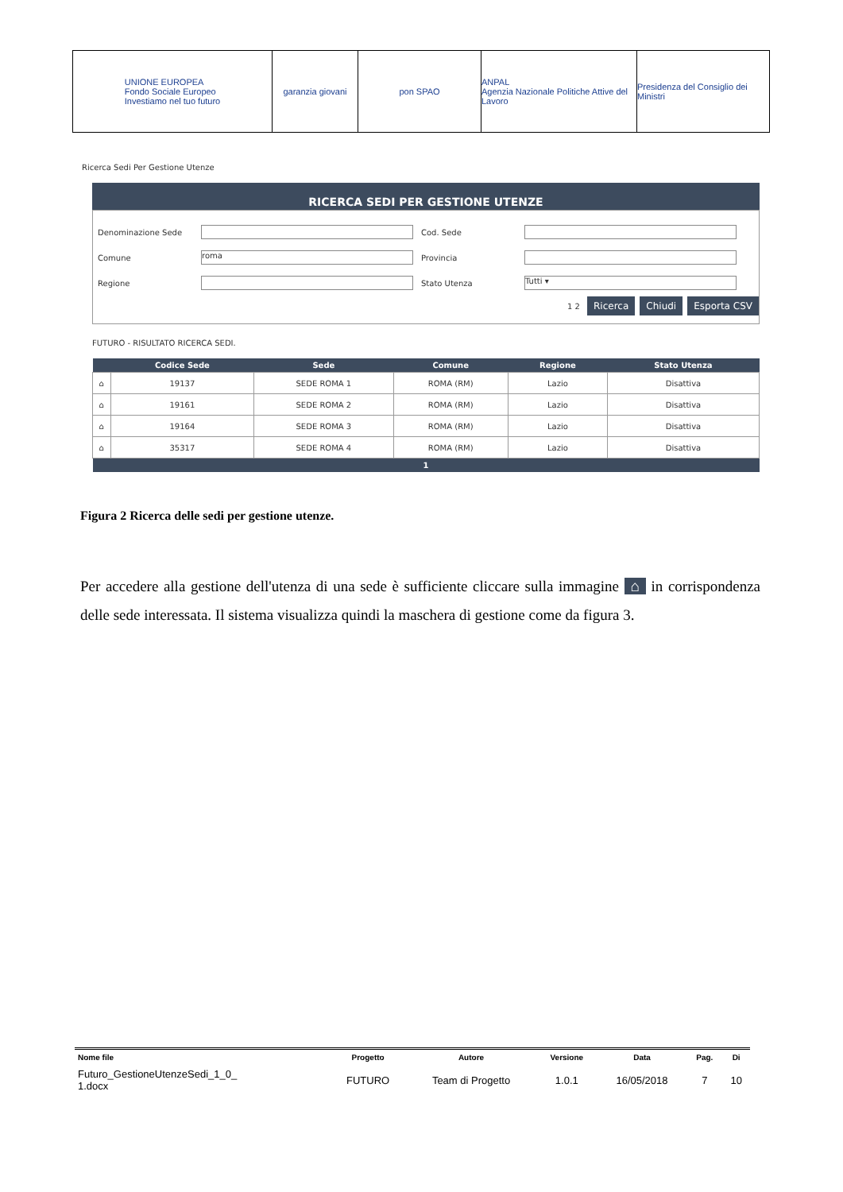UNIONE EUROPEA
Fondo Sociale Europeo
Investiamo nel tuo futuro
garanzia giovani pon SPAO ANPAL
Agenzia Nazionale Politiche Attive del Lavoro
Presidenza del Consiglio dei Ministri
Ricerca Sedi Per Gestione Utenze
RICERCA SEDI PER GESTIONE UTENZE
| Denominazione Sede | | Cod. Sede | |
| Comune | roma | Provincia | |
| Regione | | Stato Utenza | Tutti ▾ |
1 2 Ricerca Chiudi Esporta CSV
FUTURO - RISULTATO RICERCA SEDI.
| | Codice Sede | Sede | Comune | Regione | Stato Utenza |
| --- | --- | --- | --- | --- | --- |
| ⌂ | 19137 | SEDE ROMA 1 | ROMA (RM) | Lazio | Disattiva |
| ⌂ | 19161 | SEDE ROMA 2 | ROMA (RM) | Lazio | Disattiva |
| ⌂ | 19164 | SEDE ROMA 3 | ROMA (RM) | Lazio | Disattiva |
| ⌂ | 35317 | SEDE ROMA 4 | ROMA (RM) | Lazio | Disattiva |
| 1 | | | | | |
Figura 2 Ricerca delle sedi per gestione utenze.
Per accedere alla gestione dell'utenza di una sede è sufficiente cliccare sulla immagine ⌂ in corrispondenza delle sede interessata. Il sistema visualizza quindi la maschera di gestione come da figura 3.
| Nome file | Progetto | Autore | Versione | Data | Pag. | Di |
| --- | --- | --- | --- | --- | --- | --- |
| Futuro_GestioneUtenzeSedi_1_0_ 1.docx | FUTURO | Team di Progetto | 1.0.1 | 16/05/2018 | 7 | 10 |